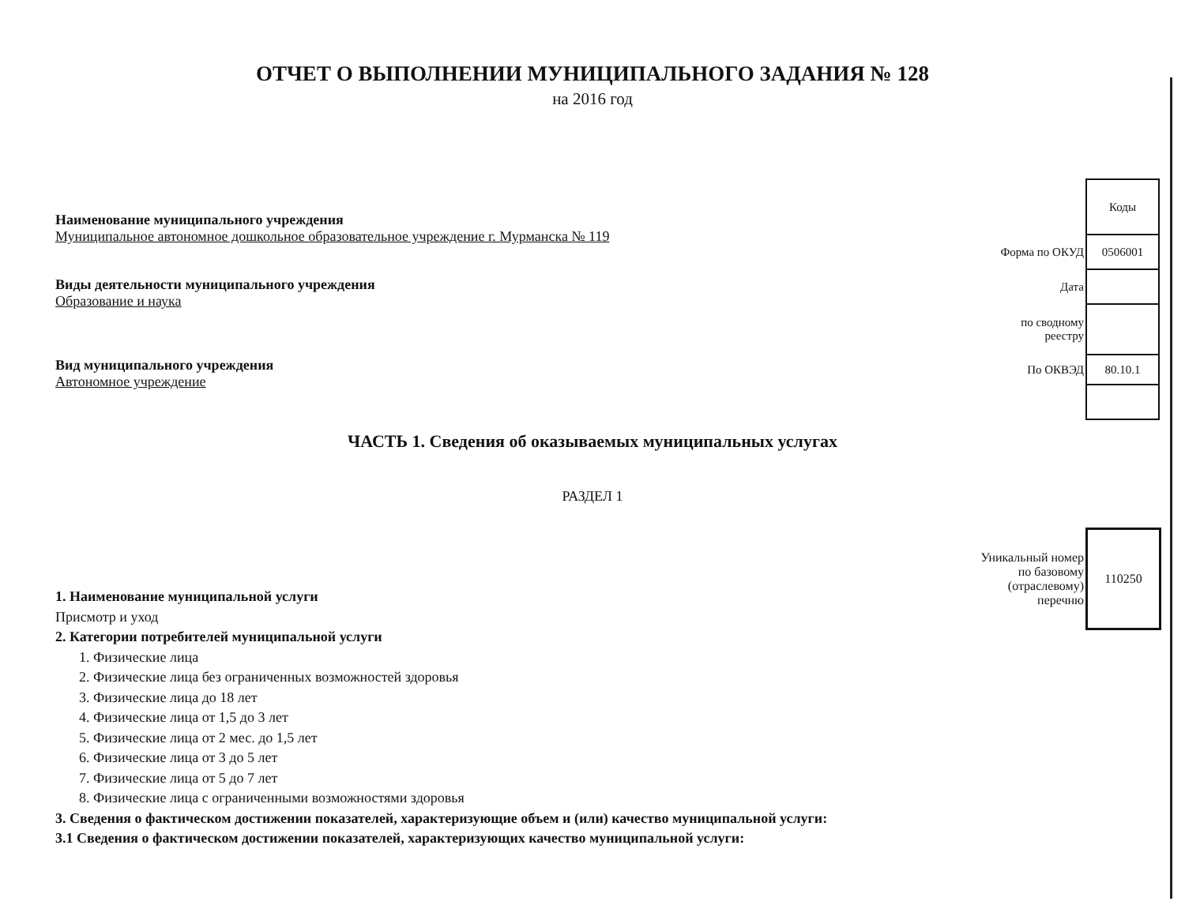ОТЧЕТ О ВЫПОЛНЕНИИ МУНИЦИПАЛЬНОГО ЗАДАНИЯ № 128
на 2016 год
Наименование муниципального учреждения
Муниципальное автономное дошкольное образовательное учреждение г. Мурманска № 119
Виды деятельности муниципального учреждения
Образование и наука
Вид муниципального учреждения
Автономное учреждение
| | Коды |
| Форма по ОКУД | 0506001 |
| Дата | |
| по сводному реестру | |
| По ОКВЭД | 80.10.1 |
ЧАСТЬ 1. Сведения об оказываемых муниципальных услугах
РАЗДЕЛ 1
| Уникальный номер по базовому (отраслевому) перечню | 110250 |
1. Наименование муниципальной услуги
Присмотр и уход
2. Категории потребителей муниципальной услуги
1. Физические лица
2. Физические лица без ограниченных возможностей здоровья
3. Физические лица до 18 лет
4. Физические лица от 1,5 до 3 лет
5. Физические лица от 2 мес. до 1,5 лет
6. Физические лица от 3 до 5 лет
7. Физические лица от 5 до 7 лет
8. Физические лица с ограниченными возможностями здоровья
3. Сведения о фактическом достижении показателей, характеризующие объем и (или) качество муниципальной услуги:
3.1 Сведения о фактическом достижении показателей, характеризующих качество муниципальной услуги: